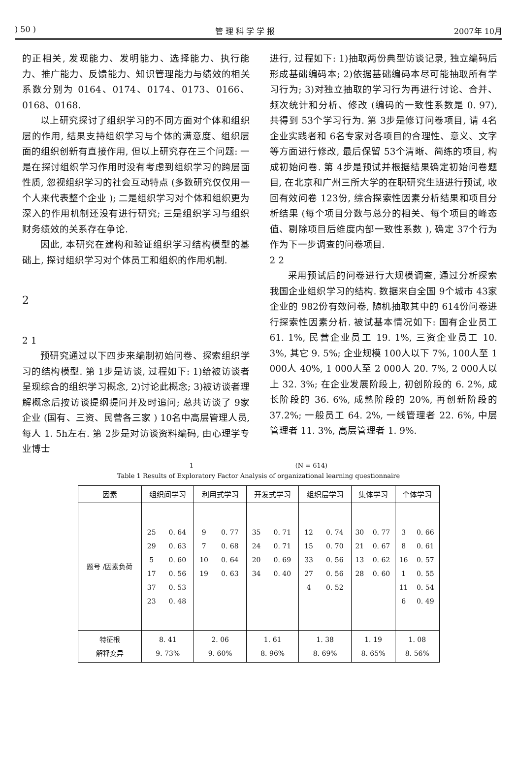) 50 ) 管 理 科 学 学 报 2007年 10月
的正相关, 发现能力、发明能力、选择能力、执行能力、推广能力、反馈能力、知识管理能力与绩效的相关系数分别为 0164、0174、0174、0173、0166、0168、0168.
以上研究探讨了组织学习的不同方面对个体和组织层的作用, 结果支持组织学习与个体的满意度、组织层面的组织创新有直接作用, 但以上研究存在三个问题: 一是在探讨组织学习作用时没有考虑到组织学习的跨层面性质, 忽视组织学习的社会互动特点 (多数研究仅仅用一个人来代表整个企业 ); 二是组织学习对个体和组织更为深入的作用机制还没有进行研究; 三是组织学习与组织财务绩效的关系存在争论.
因此, 本研究在建构和验证组织学习结构模型的基础上, 探讨组织学习对个体员工和组织的作用机制.
2
2 1
预研究通过以下四步来编制初始问卷、探索组织学习的结构模型. 第 1步是访谈, 过程如下: 1)给被访谈者呈现综合的组织学习概念, 2)讨论此概念; 3)被访谈者理解概念后按访谈提纲提问并及时追问; 总共访谈了 9家企业 (国有、三资、民营各三家 ) 10名中高层管理人员, 每人 1. 5h左右. 第 2步是对访谈资料编码, 由心理学专业博士
进行, 过程如下: 1)抽取两份典型访谈记录, 独立编码后形成基础编码本; 2)依据基础编码本尽可能抽取所有学习行为; 3)对独立抽取的学习行为再进行讨论、合并、频次统计和分析、修改 (编码的一致性系数是 0. 97), 共得到 53个学习行为. 第 3步是修订问卷项目, 请 4名企业实践者和 6名专家对各项目的合理性、意义、文字等方面进行修改, 最后保留 53个清晰、简练的项目, 构成初始问卷. 第 4步是预试并根据结果确定初始问卷题目, 在北京和广州三所大学的在职研究生班进行预试, 收回有效问卷 123份, 综合探索性因素分析结果和项目分析结果 (每个项目分数与总分的相关、每个项目的峰态值、剔除项目后维度内部一致性系数 ), 确定 37个行为作为下一步调查的问卷项目.
2 2
采用预试后的问卷进行大规模调查, 通过分析探索我国企业组织学习的结构. 数据来自全国 9个城市 43家企业的 982份有效问卷, 随机抽取其中的 614份问卷进行探索性因素分析. 被试基本情况如下: 国有企业员工 61. 1%, 民营企业员工 19. 1%, 三资企业员工 10. 3%, 其它 9. 5%; 企业规模 100人以下 7%, 100人至 1 000人 40%, 1 000人至 2 000人 20. 7%, 2 000人以上 32. 3%; 在企业发展阶段上, 初创阶段的 6. 2%, 成长阶段的 36. 6%, 成熟阶段的 20%, 再创新阶段的 37.2%; 一般员工 64. 2%, 一线管理者 22. 6%, 中层管理者 11. 3%, 高层管理者 1. 9%.
1 (N = 614)
Table 1 Results of Exploratory Factor Analysis of organizational learning questionnaire
| 因素 | 组织间学习 | | 利用式学习 | | 开发式学习 | | 组织层学习 | | 集体学习 | | 个体学习 | |
| --- | --- | --- | --- | --- | --- | --- | --- | --- | --- | --- | --- | --- |
| 题号 /因素负荷 | 25 29 5 17 37 23 | 0. 64 0. 63 0. 60 0. 56 0. 53 0. 48 | 9 7 10 19 | 0. 77 0. 68 0. 64 0. 63 | 35 24 20 34 | 0. 71 0. 71 0. 69 0. 40 | 12 15 33 27 4 | 0. 74 0. 70 0. 56 0. 56 0. 52 | 30 21 13 28 | 0. 77 0. 67 0. 62 0. 60 | 3 8 16 1 11 6 | 0. 66 0. 61 0. 57 0. 55 0. 54 0. 49 |
| 特征根 解释变异 | 8. 41 9. 73% | | 2. 06 9. 60% | | 1. 61 8. 96% | | 1. 38 8. 69% | | 1. 19 8. 65% | | 1. 08 8. 56% | |